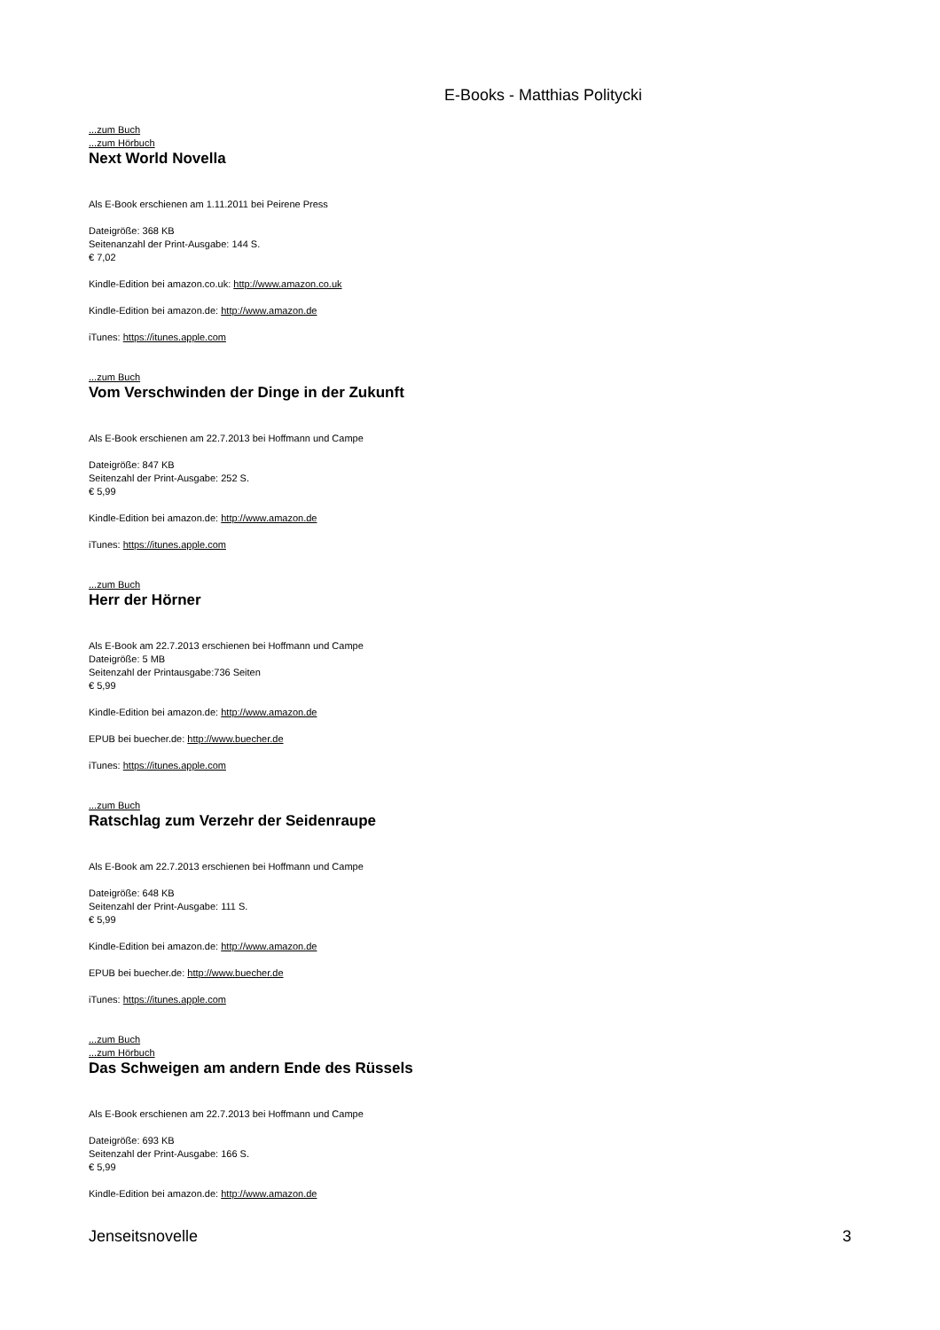E-Books - Matthias Politycki
...zum Buch
...zum Hörbuch
Next World Novella
Als E-Book erschienen am 1.11.2011 bei Peirene Press
Dateigröße: 368 KB
Seitenanzahl der Print-Ausgabe: 144 S.
€ 7,02
Kindle-Edition bei amazon.co.uk: http://www.amazon.co.uk
Kindle-Edition bei amazon.de: http://www.amazon.de
iTunes: https://itunes.apple.com
...zum Buch
Vom Verschwinden der Dinge in der Zukunft
Als E-Book erschienen am 22.7.2013 bei Hoffmann und Campe
Dateigröße: 847 KB
Seitenzahl der Print-Ausgabe: 252 S.
€ 5,99
Kindle-Edition bei amazon.de: http://www.amazon.de
iTunes: https://itunes.apple.com
...zum Buch
Herr der Hörner
Als E-Book am 22.7.2013 erschienen bei Hoffmann und Campe
Dateigröße: 5 MB
Seitenzahl der Printausgabe:736 Seiten
€ 5,99
Kindle-Edition bei amazon.de: http://www.amazon.de
EPUB bei buecher.de: http://www.buecher.de
iTunes: https://itunes.apple.com
...zum Buch
Ratschlag zum Verzehr der Seidenraupe
Als E-Book am 22.7.2013 erschienen bei Hoffmann und Campe
Dateigröße: 648 KB
Seitenzahl der Print-Ausgabe: 111 S.
€ 5,99
Kindle-Edition bei amazon.de: http://www.amazon.de
EPUB bei buecher.de: http://www.buecher.de
iTunes: https://itunes.apple.com
...zum Buch
...zum Hörbuch
Das Schweigen am andern Ende des Rüssels
Als E-Book erschienen am 22.7.2013 bei Hoffmann und Campe
Dateigröße: 693 KB
Seitenzahl der Print-Ausgabe: 166 S.
€ 5,99
Kindle-Edition bei amazon.de: http://www.amazon.de
Jenseitsnovelle 3